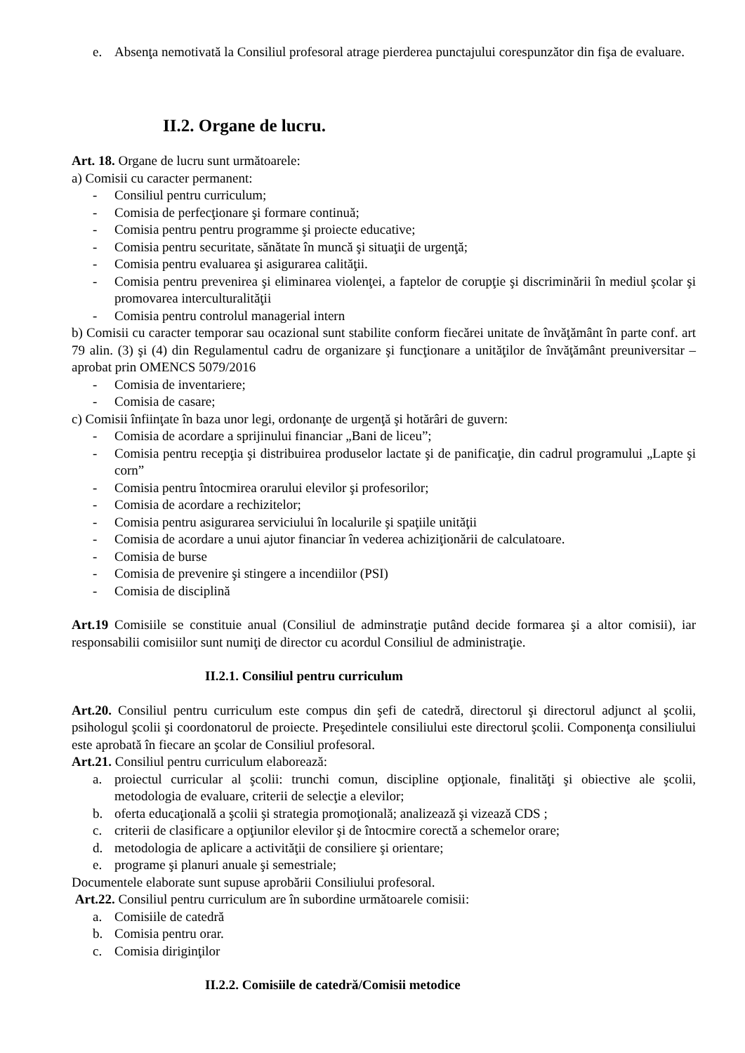e. Absenţa nemotivată la Consiliul profesoral atrage pierderea punctajului corespunzător din fişa de evaluare.
II.2. Organe de lucru.
Art. 18. Organe de lucru sunt următoarele:
a) Comisii cu caracter permanent:
- Consiliul pentru curriculum;
- Comisia de perfecţionare şi formare continuă;
- Comisia pentru pentru programme şi proiecte educative;
- Comisia pentru securitate, sănătate în muncă şi situaţii de urgenţă;
- Comisia pentru evaluarea şi asigurarea calităţii.
- Comisia pentru prevenirea şi eliminarea violenţei, a faptelor de corupţie şi discriminării în mediul şcolar şi promovarea interculturalităţii
- Comisia pentru controlul managerial intern
b) Comisii cu caracter temporar sau ocazional sunt stabilite conform fiecărei unitate de învăţământ în parte conf. art 79 alin. (3) şi (4) din Regulamentul cadru de organizare şi funcţionare a unităţilor de învăţământ preuniversitar – aprobat prin OMENCS 5079/2016
- Comisia de inventariere;
- Comisia de casare;
c) Comisii înfiinţate în baza unor legi, ordonanţe de urgenţă şi hotărâri de guvern:
- Comisia de acordare a sprijinului financiar „Bani de liceu”;
- Comisia pentru recepţia şi distribuirea produselor lactate şi de panificaţie, din cadrul programului „Lapte şi corn”
- Comisia pentru întocmirea orarului elevilor şi profesorilor;
- Comisia de acordare a rechizitelor;
- Comisia pentru asigurarea serviciului în localurile şi spaţiile unităţii
- Comisia de acordare a unui ajutor financiar în vederea achiziţionării de calculatoare.
- Comisia de burse
- Comisia de prevenire şi stingere a incendiilor (PSI)
- Comisia de disciplină
Art.19 Comisiile se constituie anual (Consiliul de adminstraţie putând decide formarea şi a altor comisii), iar responsabilii comisiilor sunt numiţi de director cu acordul Consiliul de administraţie.
II.2.1. Consiliul pentru curriculum
Art.20. Consiliul pentru curriculum este compus din şefi de catedră, directorul şi directorul adjunct al şcolii, psihologul şcolii şi coordonatorul de proiecte. Preşedintele consiliului este directorul şcolii. Componenţa consiliului este aprobată în fiecare an şcolar de Consiliul profesoral.
Art.21. Consiliul pentru curriculum elaborează:
a. proiectul curricular al şcolii: trunchi comun, discipline opţionale, finalităţi şi obiective ale şcolii, metodologia de evaluare, criterii de selecţie a elevilor;
b. oferta educaţională a şcolii şi strategia promoţională; analizează şi vizează CDS ;
c. criterii de clasificare a opţiunilor elevilor şi de întocmire corectă a schemelor orare;
d. metodologia de aplicare a activităţii de consiliere şi orientare;
e. programe şi planuri anuale şi semestriale;
Documentele elaborate sunt supuse aprobării Consiliului profesoral.
Art.22. Consiliul pentru curriculum are în subordine următoarele comisii:
a. Comisiile de catedră
b. Comisia pentru orar.
c. Comisia diriginţilor
II.2.2. Comisiile de catedră/Comisii metodice